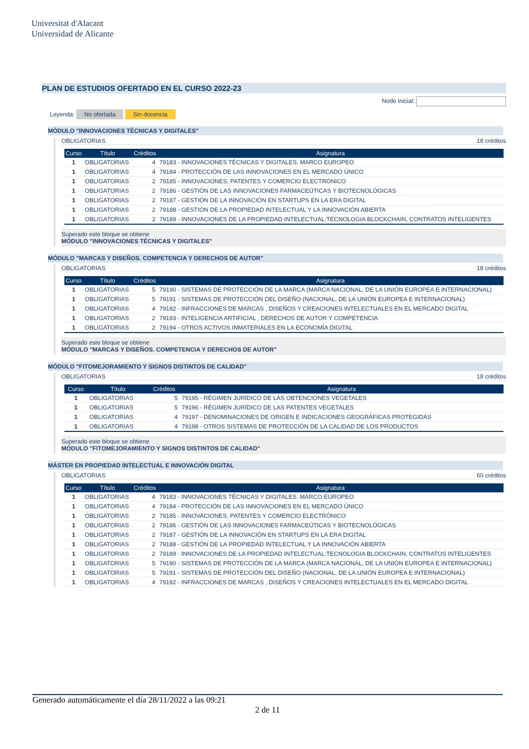Universitat d'Alacant
Universidad de Alicante
PLAN DE ESTUDIOS OFERTADO EN EL CURSO 2022-23
Nodo inicial:
Leyenda: No ofertada Sin docencia
MÓDULO "INNOVACIONES TÉCNICAS Y DIGITALES"
OBLIGATORIAS 18 créditos
| Curso | Título | Créditos | Asignatura |
| --- | --- | --- | --- |
| 1 | OBLIGATORIAS | 4 | 79183 - INNOVACIONES TÉCNICAS Y DIGITALES. MARCO EUROPEO |
| 1 | OBLIGATORIAS | 4 | 79184 - PROTECCIÓN DE LAS INNOVACIONES EN EL MERCADO ÚNICO |
| 1 | OBLIGATORIAS | 2 | 79185 - INNOVACIONES, PATENTES Y COMERCIO ELECTRÓNICO |
| 1 | OBLIGATORIAS | 2 | 79186 - GESTIÓN DE LAS INNOVACIONES FARMACEÚTICAS Y BIOTECNOLÓGICAS |
| 1 | OBLIGATORIAS | 2 | 79187 - GESTIÓN DE LA INNOVACIÓN EN STARTUPS EN LA ERA DIGITAL |
| 1 | OBLIGATORIAS | 2 | 79188 - GESTIÓN DE LA PROPIEDAD INTELECTUAL Y LA INNOVACIÓN ABIERTA |
| 1 | OBLIGATORIAS | 2 | 79189 - INNOVACIONES DE LA PROPIEDAD INTELECTUAL:TECNOLOGIA BLOCKCHAIN, CONTRATOS INTELIGENTES |
Superado este bloque se obtiene
MÓDULO "INNOVACIONES TÉCNICAS Y DIGITALES"
MÓDULO "MARCAS Y DISEÑOS. COMPETENCIA Y DERECHOS DE AUTOR"
OBLIGATORIAS 18 créditos
| Curso | Título | Créditos | Asignatura |
| --- | --- | --- | --- |
| 1 | OBLIGATORIAS | 5 | 79190 - SISTEMAS DE PROTECCIÓN DE LA MARCA (MARCA NACIONAL, DE LA UNIÓN EUROPEA E INTERNACIONAL) |
| 1 | OBLIGATORIAS | 5 | 79191 - SISTEMAS DE PROTECCIÓN DEL DISEÑO (NACIONAL, DE LA UNIÓN EUROPEA E INTERNACIONAL) |
| 1 | OBLIGATORIAS | 4 | 79192 - INFRACCIONES DE MARCAS , DISEÑOS Y CREACIONES INTELECTUALES EN EL MERCADO DIGITAL |
| 1 | OBLIGATORIAS | 2 | 79193 - INTELIGENCIA ARTIFICIAL , DERECHOS DE AUTOR Y COMPETENCIA |
| 1 | OBLIGATORIAS | 2 | 79194 - OTROS ACTIVOS INMATERIALES EN LA ECONOMÍA DIGITAL |
Superado este bloque se obtiene
MÓDULO "MARCAS Y DISEÑOS. COMPETENCIA Y DERECHOS DE AUTOR"
MÓDULO "FITOMEJORAMIENTO Y SIGNOS DISTINTOS DE CALIDAD"
OBLIGATORIAS 18 créditos
| Curso | Título | Créditos | Asignatura |
| --- | --- | --- | --- |
| 1 | OBLIGATORIAS | 5 | 79195 - RÉGIMEN JURÍDICO DE LAS OBTENCIONES VEGETALES |
| 1 | OBLIGATORIAS | 5 | 79196 - RÉGIMEN JURÍDICO DE LAS PATENTES VEGETALES |
| 1 | OBLIGATORIAS | 4 | 79197 - DENOMINACIONES DE ORIGEN E INDICACIONES GEOGRÁFICAS PROTEGIDAS |
| 1 | OBLIGATORIAS | 4 | 79198 - OTROS SISTEMAS DE PROTECCIÓN DE LA CALIDAD DE LOS PRODUCTOS |
Superado este bloque se obtiene
MÓDULO "FITOMEJORAMIENTO Y SIGNOS DISTINTOS DE CALIDAD"
MÁSTER EN PROPIEDAD INTELECTUAL E INNOVACIÓN DIGITAL
OBLIGATORIAS 60 créditos
| Curso | Título | Créditos | Asignatura |
| --- | --- | --- | --- |
| 1 | OBLIGATORIAS | 4 | 79183 - INNOVACIONES TÉCNICAS Y DIGITALES. MARCO EUROPEO |
| 1 | OBLIGATORIAS | 4 | 79184 - PROTECCIÓN DE LAS INNOVACIONES EN EL MERCADO ÚNICO |
| 1 | OBLIGATORIAS | 2 | 79185 - INNOVACIONES, PATENTES Y COMERCIO ELECTRÓNICO |
| 1 | OBLIGATORIAS | 2 | 79186 - GESTIÓN DE LAS INNOVACIONES FARMACEÚTICAS Y BIOTECNOLÓGICAS |
| 1 | OBLIGATORIAS | 2 | 79187 - GESTIÓN DE LA INNOVACIÓN EN STARTUPS EN LA ERA DIGITAL |
| 1 | OBLIGATORIAS | 2 | 79188 - GESTIÓN DE LA PROPIEDAD INTELECTUAL Y LA INNOVACIÓN ABIERTA |
| 1 | OBLIGATORIAS | 2 | 79189 - INNOVACIONES DE LA PROPIEDAD INTELECTUAL:TECNOLOGIA BLOCKCHAIN, CONTRATOS INTELIGENTES |
| 1 | OBLIGATORIAS | 5 | 79190 - SISTEMAS DE PROTECCIÓN DE LA MARCA (MARCA NACIONAL, DE LA UNIÓN EUROPEA E INTERNACIONAL) |
| 1 | OBLIGATORIAS | 5 | 79191 - SISTEMAS DE PROTECCIÓN DEL DISEÑO (NACIONAL, DE LA UNIÓN EUROPEA E INTERNACIONAL) |
| 1 | OBLIGATORIAS | 4 | 79192 - INFRACCIONES DE MARCAS , DISEÑOS Y CREACIONES INTELECTUALES EN EL MERCADO DIGITAL |
Generado automáticamente el día 28/11/2022 a las 09:21
2 de 11